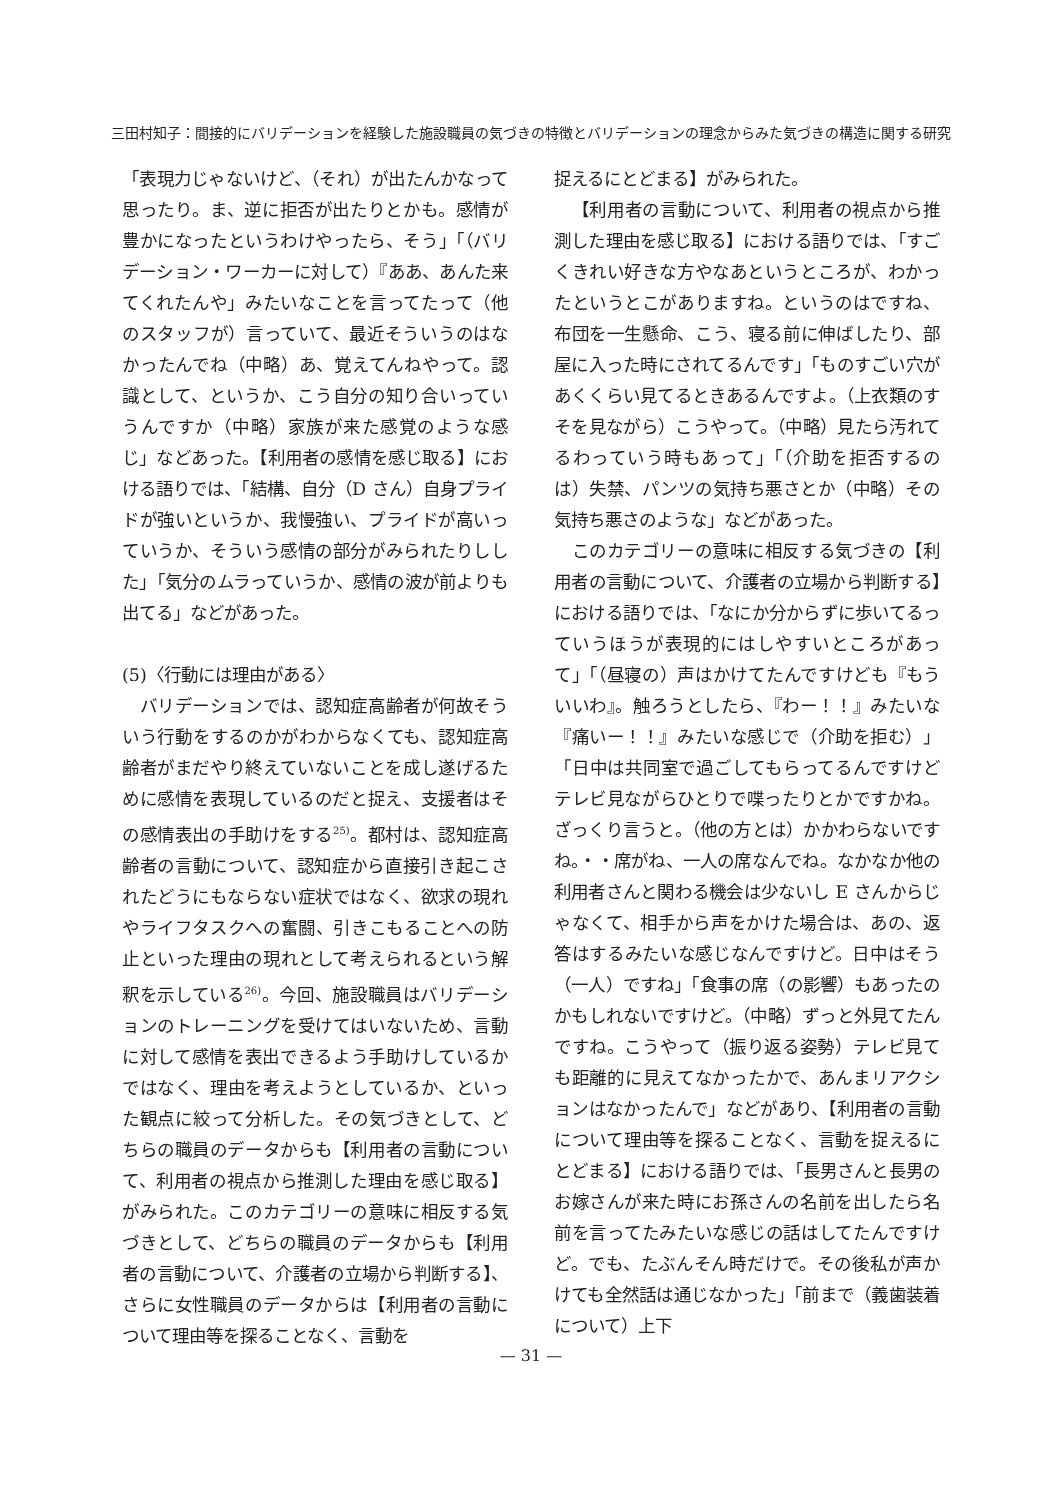三田村知子：間接的にバリデーションを経験した施設職員の気づきの特徴とバリデーションの理念からみた気づきの構造に関する研究
「表現力じゃないけど、（それ）が出たんかなって思ったり。ま、逆に拒否が出たりとかも。感情が豊かになったというわけやったら、そう」「（バリデーション・ワーカーに対して）『ああ、あんた来てくれたんや」みたいなことを言ってたって（他のスタッフが）言っていて、最近そういうのはなかったんでね（中略）あ、覚えてんねやって。認識として、というか、こう自分の知り合いっていうんですか（中略）家族が来た感覚のような感じ」などあった。【利用者の感情を感じ取る】における語りでは、「結構、自分（D さん）自身プライドが強いというか、我慢強い、プライドが高いっていうか、そういう感情の部分がみられたりしした」「気分のムラっていうか、感情の波が前よりも出てる」などがあった。
(5)〈行動には理由がある〉
バリデーションでは、認知症高齢者が何故そういう行動をするのかがわからなくても、認知症高齢者がまだやり終えていないことを成し遂げるために感情を表現しているのだと捉え、支援者はその感情表出の手助けをする<sup>25)</sup>。都村は、認知症高齢者の言動について、認知症から直接引き起こされたどうにもならない症状ではなく、欲求の現れやライフタスクへの奮闘、引きこもることへの防止といった理由の現れとして考えられるという解釈を示している<sup>26)</sup>。今回、施設職員はバリデーションのトレーニングを受けてはいないため、言動に対して感情を表出できるよう手助けしているかではなく、理由を考えようとしているか、といった観点に絞って分析した。その気づきとして、どちらの職員のデータからも【利用者の言動について、利用者の視点から推測した理由を感じ取る】がみられた。このカテゴリーの意味に相反する気づきとして、どちらの職員のデータからも【利用者の言動について、介護者の立場から判断する】、さらに女性職員のデータからは【利用者の言動について理由等を探ることなく、言動を
捉えるにとどまる】がみられた。
【利用者の言動について、利用者の視点から推測した理由を感じ取る】における語りでは、「すごくきれい好きな方やなあというところが、わかったというとこがありますね。というのはですね、布団を一生懸命、こう、寝る前に伸ばしたり、部屋に入った時にされてるんです」「ものすごい穴があくくらい見てるときあるんですよ。（上衣類のすそを見ながら）こうやって。（中略）見たら汚れてるわっていう時もあって」「（介助を拒否するのは）失禁、パンツの気持ち悪さとか（中略）その気持ち悪さのような」などがあった。
このカテゴリーの意味に相反する気づきの【利用者の言動について、介護者の立場から判断する】における語りでは、「なにか分からずに歩いてるっていうほうが表現的にはしやすいところがあって」「（昼寝の）声はかけてたんですけども『もういいわ』。触ろうとしたら、『わー！！』みたいな『痛いー！！』みたいな感じで（介助を拒む）」「日中は共同室で過ごしてもらってるんですけどテレビ見ながらひとりで喋ったりとかですかね。ざっくり言うと。（他の方とは）かかわらないですね。・・席がね、一人の席なんでね。なかなか他の利用者さんと関わる機会は少ないし E さんからじゃなくて、相手から声をかけた場合は、あの、返答はするみたいな感じなんですけど。日中はそう（一人）ですね」「食事の席（の影響）もあったのかもしれないですけど。（中略）ずっと外見てたんですね。こうやって（振り返る姿勢）テレビ見ても距離的に見えてなかったかで、あんまリアクションはなかったんで」などがあり、【利用者の言動について理由等を探ることなく、言動を捉えるにとどまる】における語りでは、「長男さんと長男のお嫁さんが来た時にお孫さんの名前を出したら名前を言ってたみたいな感じの話はしてたんですけど。でも、たぶんそん時だけで。その後私が声かけても全然話は通じなかった」「前まで（義歯装着について）上下
— 31 —